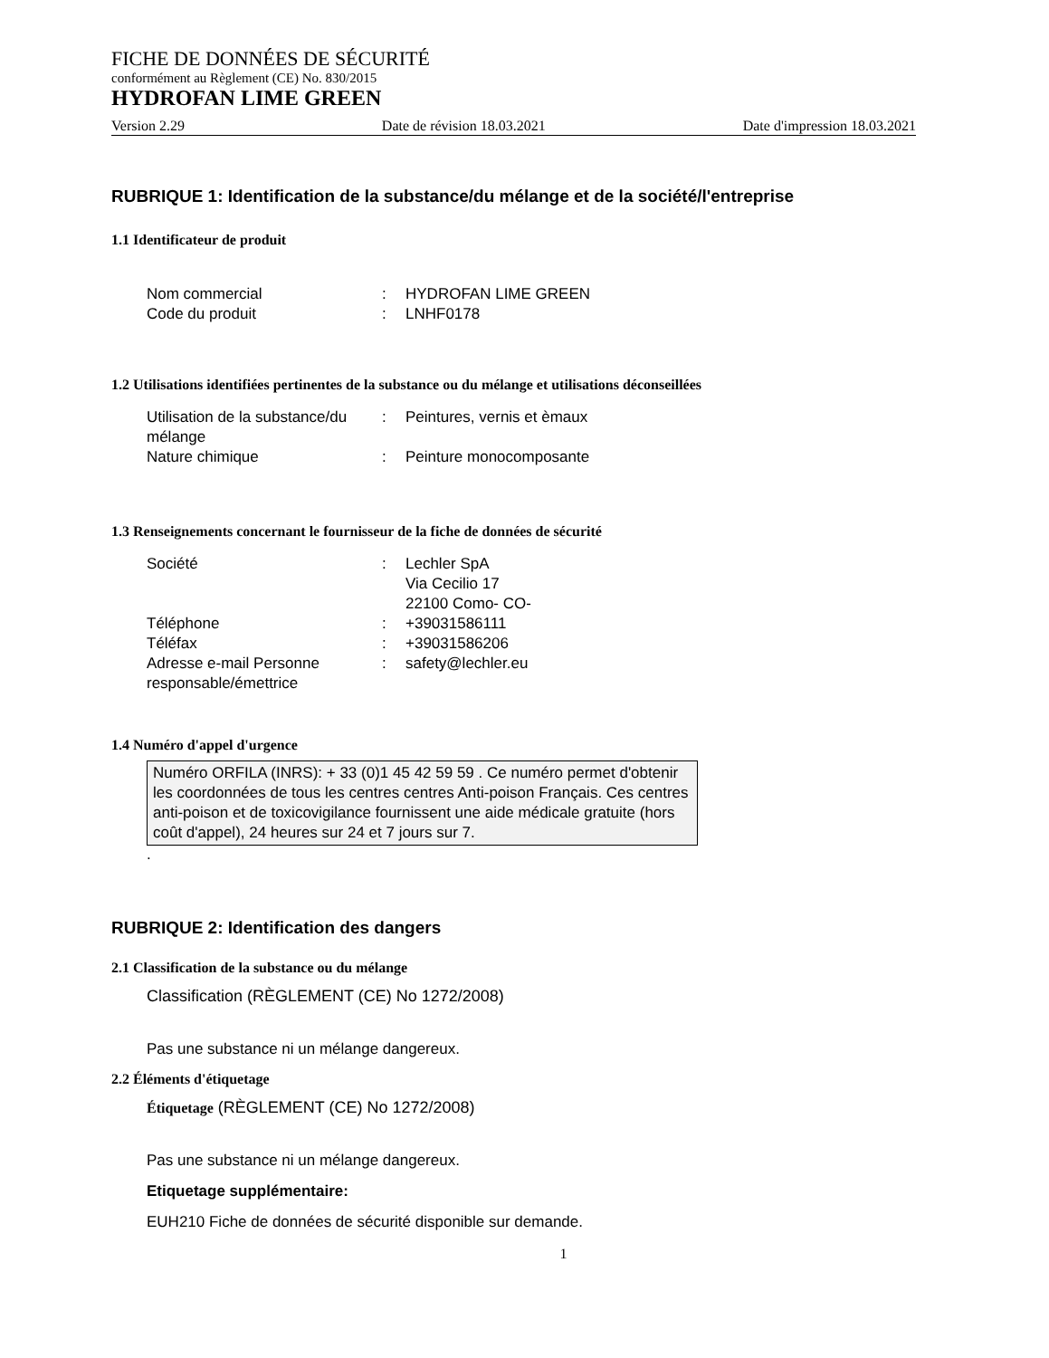FICHE DE DONNÉES DE SÉCURITÉ
conformément au Règlement (CE) No. 830/2015
HYDROFAN LIME GREEN
Version 2.29 Date de révision 18.03.2021 Date d'impression 18.03.2021
RUBRIQUE 1: Identification de la substance/du mélange et de la société/l'entreprise
1.1 Identificateur de produit
Nom commercial: HYDROFAN LIME GREEN Code du produit: LNHF0178
1.2 Utilisations identifiées pertinentes de la substance ou du mélange et utilisations déconseillées
Utilisation de la substance/du mélange: Peintures, vernis et èmaux Nature chimique: Peinture monocomposante
1.3 Renseignements concernant le fournisseur de la fiche de données de sécurité
Société: Lechler SpA
Via Cecilio 17
22100 Como- CO- Téléphone: +39031586111 Téléfax: +39031586206 Adresse e-mail Personne responsable/émettrice: safety@lechler.eu
1.4 Numéro d'appel d'urgence
Numéro ORFILA (INRS): + 33 (0)1 45 42 59 59 . Ce numéro permet d'obtenir les coordonnées de tous les centres centres Anti-poison Français. Ces centres anti-poison et de toxicovigilance fournissent une aide médicale gratuite (hors coût d'appel), 24 heures sur 24 et 7 jours sur 7.
.
RUBRIQUE 2: Identification des dangers
2.1 Classification de la substance ou du mélange
Classification (RÈGLEMENT (CE) No 1272/2008)
Pas une substance ni un mélange dangereux.
2.2 Éléments d'étiquetage
Étiquetage (RÈGLEMENT (CE) No 1272/2008)
Pas une substance ni un mélange dangereux.
Etiquetage supplémentaire:
EUH210 Fiche de données de sécurité disponible sur demande.
1